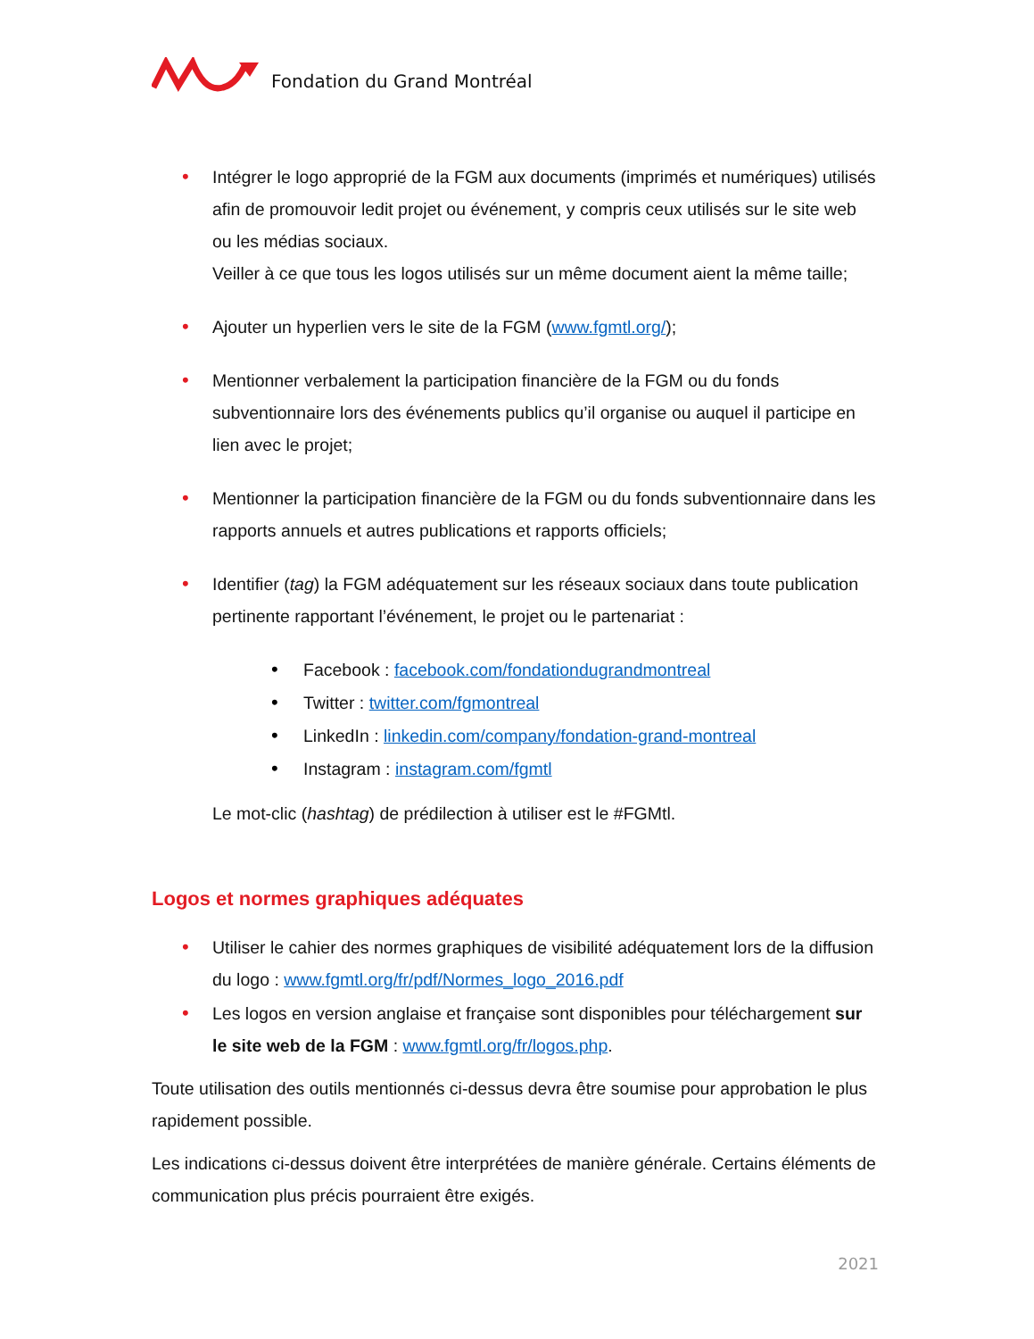Fondation du Grand Montréal
• Intégrer le logo approprié de la FGM aux documents (imprimés et numériques) utilisés afin de promouvoir ledit projet ou événement, y compris ceux utilisés sur le site web ou les médias sociaux.
Veiller à ce que tous les logos utilisés sur un même document aient la même taille;
• Ajouter un hyperlien vers le site de la FGM (www.fgmtl.org/);
• Mentionner verbalement la participation financière de la FGM ou du fonds subventionnaire lors des événements publics qu’il organise ou auquel il participe en lien avec le projet;
• Mentionner la participation financière de la FGM ou du fonds subventionnaire dans les rapports annuels et autres publications et rapports officiels;
• Identifier (tag) la FGM adéquatement sur les réseaux sociaux dans toute publication pertinente rapportant l’événement, le projet ou le partenariat :
• Facebook : facebook.com/fondationdugrandmontreal
• Twitter : twitter.com/fgmontreal
• LinkedIn : linkedin.com/company/fondation-grand-montreal
• Instagram : instagram.com/fgmtl
Le mot-clic (hashtag) de prédilection à utiliser est le #FGMtl.
Logos et normes graphiques adéquates
• Utiliser le cahier des normes graphiques de visibilité adéquatement lors de la diffusion du logo : www.fgmtl.org/fr/pdf/Normes_logo_2016.pdf
• Les logos en version anglaise et française sont disponibles pour téléchargement sur le site web de la FGM : www.fgmtl.org/fr/logos.php.
Toute utilisation des outils mentionnés ci-dessus devra être soumise pour approbation le plus rapidement possible.
Les indications ci-dessus doivent être interprétées de manière générale. Certains éléments de communication plus précis pourraient être exigés.
2021